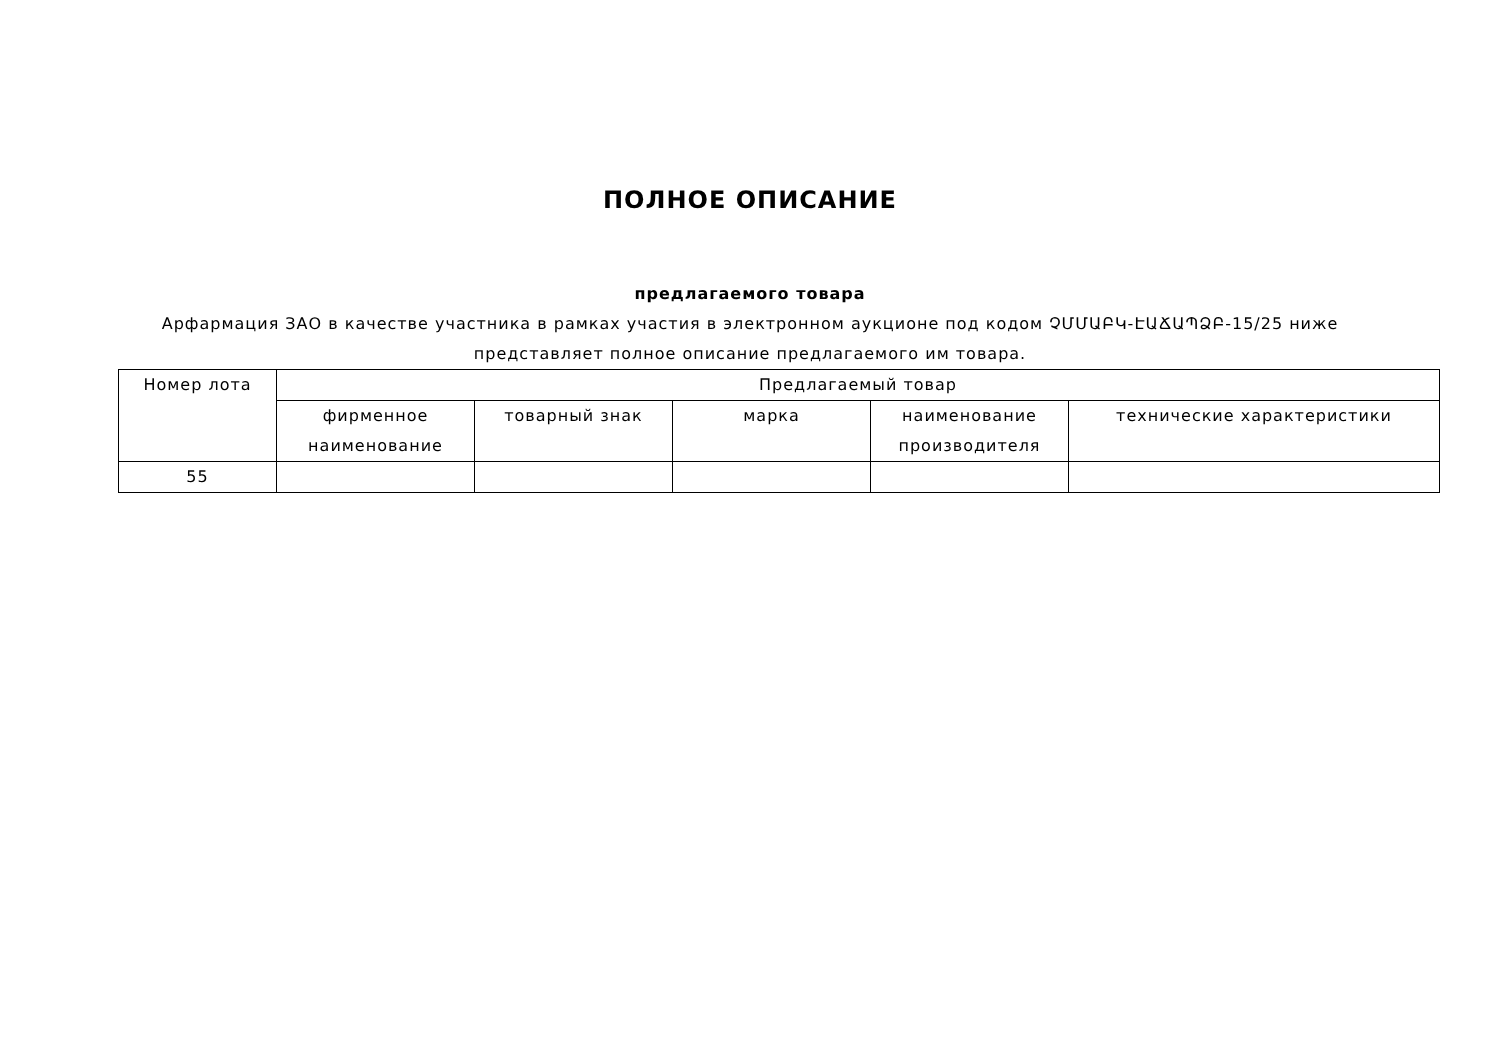ПОЛНОЕ ОПИСАНИЕ
предлагаемого товара
Арфармация ЗАО в качестве участника в рамках участия в электронном аукционе под кодом ՉՄՄԱԲԿ-ԷԱՃԱՊՁԲ-15/25 ниже представляет полное описание предлагаемого им товара.
| Номер лота | Предлагаемый товар | | | | |
| --- | --- | --- | --- | --- | --- |
| | фирменное наименование | товарный знак | марка | наименование производителя | технические характеристики |
| 55 | | | | | |